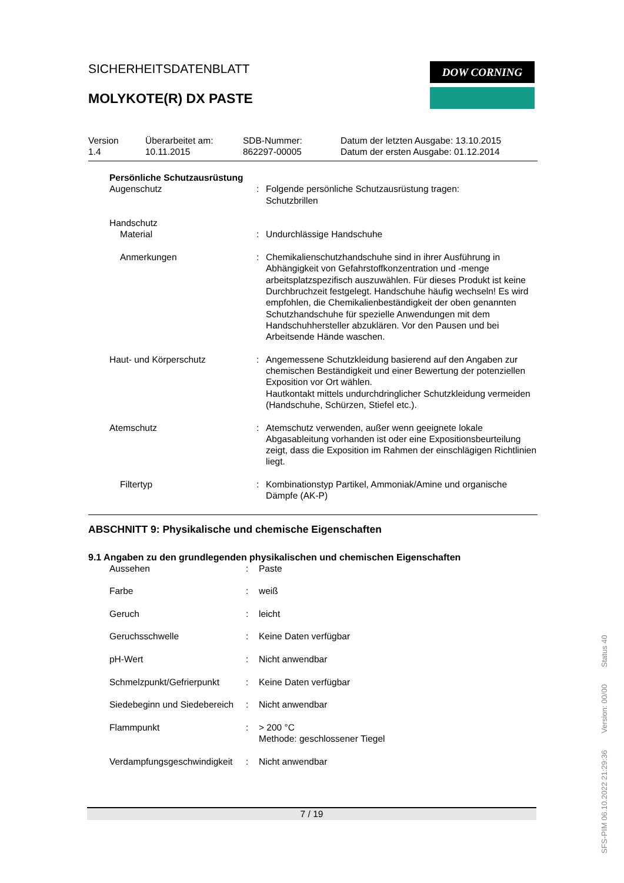SICHERHEITSDATENBLATT
DOW CORNING
MOLYKOTE(R) DX PASTE
Version
1.4
Überarbeitet am:
10.11.2015
SDB-Nummer:
862297-00005
Datum der letzten Ausgabe: 13.10.2015
Datum der ersten Ausgabe: 01.12.2014
| Persönliche Schutzausrüstung | | |
| Augenschutz | : | Folgende persönliche Schutzausrüstung tragen: Schutzbrillen |
| Handschutz | | |
| Material | : | Undurchlässige Handschuhe |
| Anmerkungen | : | Chemikalienschutzhandschuhe sind in ihrer Ausführung in Abhängigkeit von Gefahrstoffkonzentration und -menge arbeitsplatzspezifisch auszuwählen. Für dieses Produkt ist keine Durchbruchzeit festgelegt. Handschuhe häufig wechseln! Es wird empfohlen, die Chemikalienbeständigkeit der oben genannten Schutzhandschuhe für spezielle Anwendungen mit dem Handschuhhersteller abzuklären. Vor den Pausen und bei Arbeitsende Hände waschen. |
| Haut- und Körperschutz | : | Angemessene Schutzkleidung basierend auf den Angaben zur chemischen Beständigkeit und einer Bewertung der potenziellen Exposition vor Ort wählen. Hautkontakt mittels undurchdringlicher Schutzkleidung vermeiden (Handschuhe, Schürzen, Stiefel etc.). |
| Atemschutz | : | Atemschutz verwenden, außer wenn geeignete lokale Abgasableitung vorhanden ist oder eine Expositionsbeurteilung zeigt, dass die Exposition im Rahmen der einschlägigen Richtlinien liegt. |
| Filtertyp | : | Kombinationstyp Partikel, Ammoniak/Amine und organische Dämpfe (AK-P) |
ABSCHNITT 9: Physikalische und chemische Eigenschaften
9.1 Angaben zu den grundlegenden physikalischen und chemischen Eigenschaften
| Aussehen | : | Paste |
| Farbe | : | weiß |
| Geruch | : | leicht |
| Geruchsschwelle | : | Keine Daten verfügbar |
| pH-Wert | : | Nicht anwendbar |
| Schmelzpunkt/Gefrierpunkt | : | Keine Daten verfügbar |
| Siedebeginn und Siedebereich | : | Nicht anwendbar |
| Flammpunkt | : | > 200 °C Methode: geschlossener Tiegel |
| Verdampfungsgeschwindigkeit | : | Nicht anwendbar |
7 / 19
SFS-PIM 06.10.2022 21:29:36 Version: 00/00 Status 40